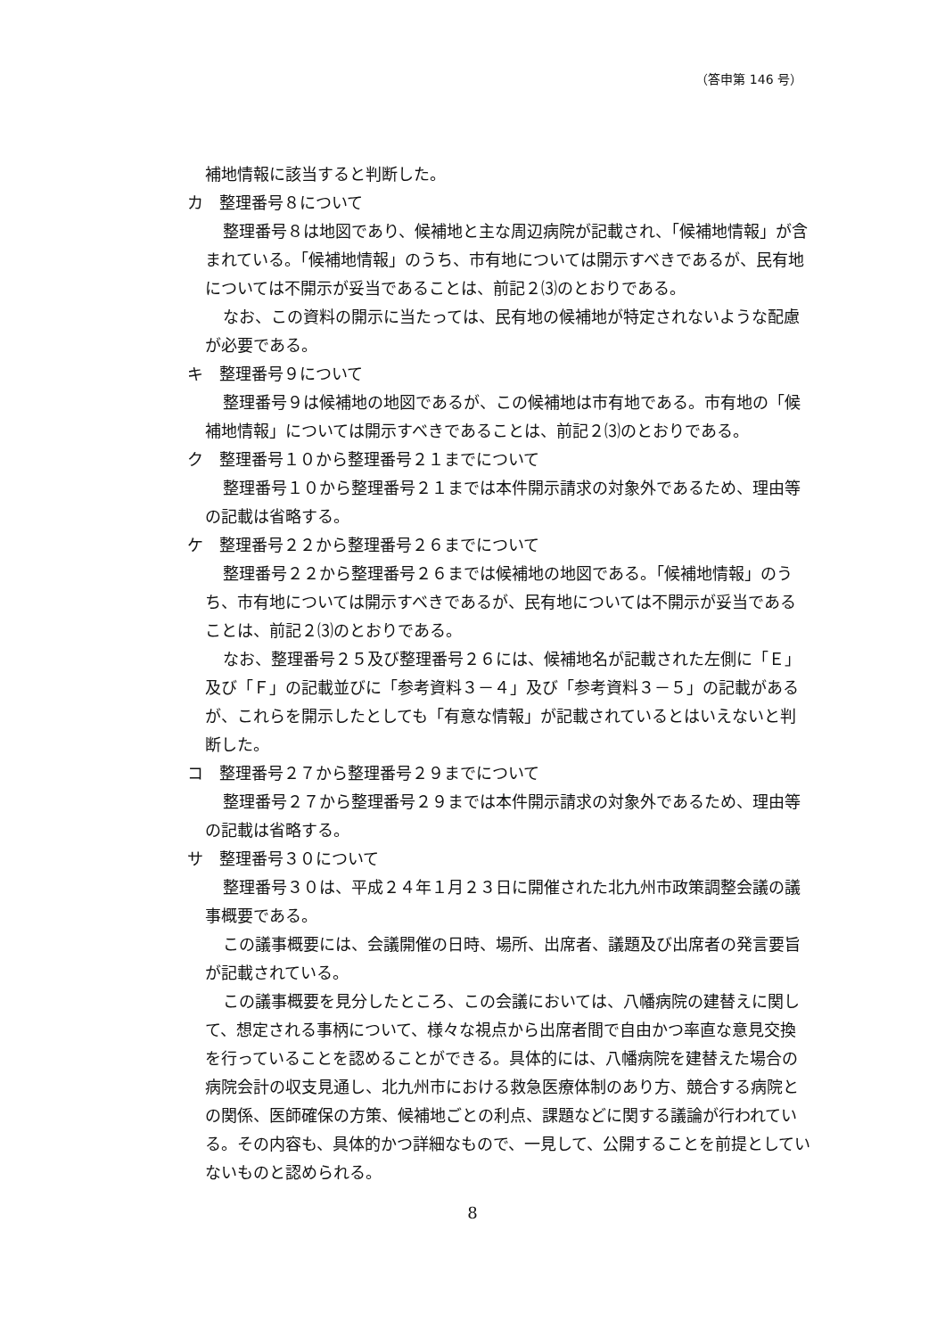（答申第 146 号）
補地情報に該当すると判断した。
カ　整理番号８について
整理番号８は地図であり、候補地と主な周辺病院が記載され、「候補地情報」が含まれている。「候補地情報」のうち、市有地については開示すべきであるが、民有地については不開示が妥当であることは、前記２⑶のとおりである。
なお、この資料の開示に当たっては、民有地の候補地が特定されないような配慮が必要である。
キ　整理番号９について
整理番号９は候補地の地図であるが、この候補地は市有地である。市有地の「候補地情報」については開示すべきであることは、前記２⑶のとおりである。
ク　整理番号１０から整理番号２１までについて
整理番号１０から整理番号２１までは本件開示請求の対象外であるため、理由等の記載は省略する。
ケ　整理番号２２から整理番号２６までについて
整理番号２２から整理番号２６までは候補地の地図である。「候補地情報」のうち、市有地については開示すべきであるが、民有地については不開示が妥当であることは、前記２⑶のとおりである。
なお、整理番号２５及び整理番号２６には、候補地名が記載された左側に「Ｅ」及び「Ｆ」の記載並びに「参考資料３－４」及び「参考資料３－５」の記載があるが、これらを開示したとしても「有意な情報」が記載されているとはいえないと判断した。
コ　整理番号２７から整理番号２９までについて
整理番号２７から整理番号２９までは本件開示請求の対象外であるため、理由等の記載は省略する。
サ　整理番号３０について
整理番号３０は、平成２４年１月２３日に開催された北九州市政策調整会議の議事概要である。
この議事概要には、会議開催の日時、場所、出席者、議題及び出席者の発言要旨が記載されている。
この議事概要を見分したところ、この会議においては、八幡病院の建替えに関して、想定される事柄について、様々な視点から出席者間で自由かつ率直な意見交換を行っていることを認めることができる。具体的には、八幡病院を建替えた場合の病院会計の収支見通し、北九州市における救急医療体制のあり方、競合する病院との関係、医師確保の方策、候補地ごとの利点、課題などに関する議論が行われている。その内容も、具体的かつ詳細なもので、一見して、公開することを前提としていないものと認められる。
8